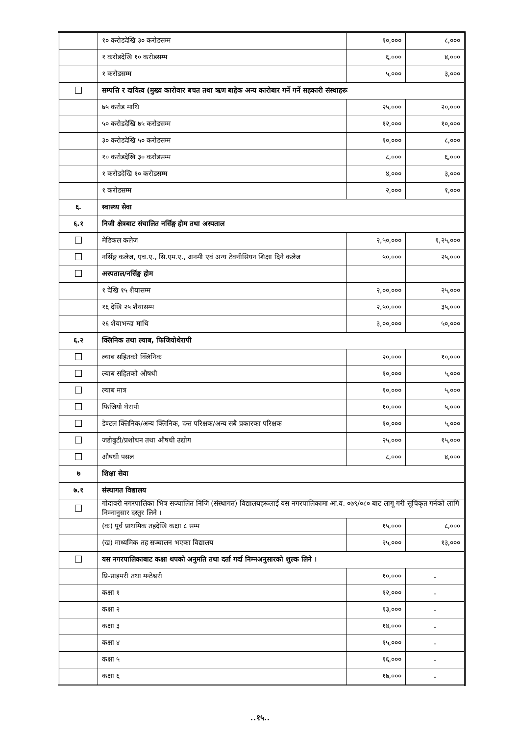| | १० करोडदेखि ३० करोडसम्म | १०,००० | ८,००० |
| | १ करोडदेखि १० करोडसम्म | ६,००० | ४,००० |
| | १ करोडसम्म | ५,००० | ३,००० |
| | सम्पत्ति र दायित्व (मुख्य कारोवार बचत तथा ऋण बाहेक अन्य कारोबार गर्ने गर्ने सहकारी संस्थाहरू | | |
| | ७५ करोड माथि | २५,००० | २०,००० |
| | ५० करोडदेखि ७५ करोडसम्म | १२,००० | १०,००० |
| | ३० करोडदेखि ५० करोडसम्म | १०,००० | ८,००० |
| | १० करोडदेखि ३० करोडसम्म | ८,००० | ६,००० |
| | १ करोडदेखि १० करोडसम्म | ४,००० | ३,००० |
| | १ करोडसम्म | २,००० | १,००० |
| ६. | स्वास्थ्य सेवा | | |
| ६.१ | निजी क्षेत्रबाट संचालित नर्सिङ्ग होम तथा अस्पताल | | |
| | मेडिकल कलेज | २,५०,००० | १,२५,००० |
| | नर्सिङ्ग कलेज, एच.ए., सि.एम.ए., अनमी एवं अन्य टेक्नीसियन शिक्षा दिने कलेज | ५०,००० | २५,००० |
| | अस्पताल/नर्सिङ्ग होम | | |
| | १ देखि १५ शैयासम्म | २,००,००० | २५,००० |
| | १६ देखि २५ शैयासम्म | २,५०,००० | ३५,००० |
| | २६ शैयाभन्दा माथि | ३,००,००० | ५०,००० |
| ६.२ | क्लिनिक तथा ल्याब, फिजियोथेरापी | | |
| | ल्याब सहितको क्लिनिक | २०,००० | १०,००० |
| | ल्याब सहितको औषधी | १०,००० | ५,००० |
| | ल्याब मात्र | १०,००० | ५,००० |
| | फिजियो थेरापी | १०,००० | ५,००० |
| | डेण्टल क्लिनिक/अन्य क्लिनिक, दन्त परिक्षक/अन्य सबै प्रकारका परिक्षक | १०,००० | ५,००० |
| | जडीबुटी/प्रशोधन तथा औषधी उद्योग | २५,००० | १५,००० |
| | औषधी पसल | ८,००० | ४,००० |
| ७ | शिक्षा सेवा | | |
| ७.१ | संस्थागत विद्यालय | | |
| | गोदावरी नगरपालिका भित्र सञ्चालित निजि (संस्थागत) विद्यालयहरूलाई यस नगरपालिकामा आ.व. ०७९/०८० बाट लागू गरी सूचिकृत गर्नको लागि निम्नानुसार दस्तुर लिने । | | |
| | (क) पूर्व प्राथमिक तहदेखि कक्षा ८ सम्म | १५,००० | ८,००० |
| | (ख) माध्यमिक तह सञ्चालन भएका विद्यालय | २५,००० | १३,००० |
| | यस नगरपालिकाबाट कक्षा थपको अनुमति तथा दर्ता गर्दा निम्नअनुसारको शुल्क लिने । | | |
| | प्रि-प्राइमरी तथा मन्टेश्वरी | १०,००० | - |
| | कक्षा १ | १२,००० | - |
| | कक्षा २ | १३,००० | - |
| | कक्षा ३ | १४,००० | - |
| | कक्षा ४ | १५,००० | - |
| | कक्षा ५ | १६,००० | - |
| | कक्षा ६ | १७,००० | - |
..१५..